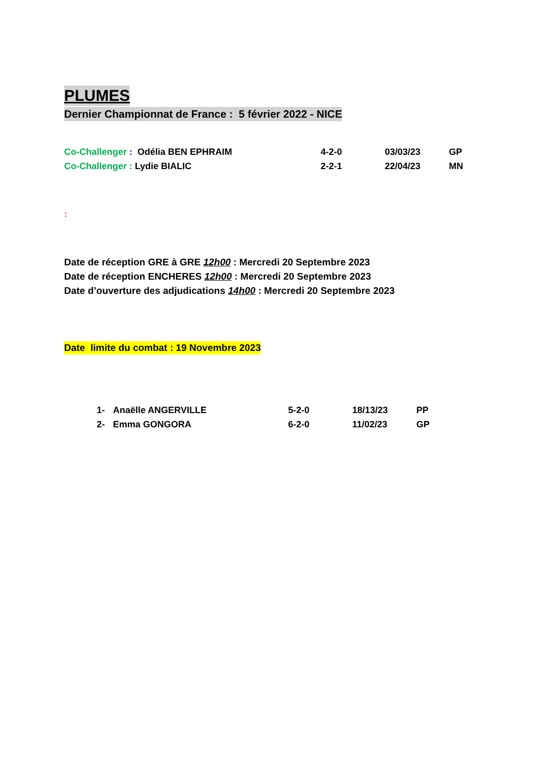PLUMES
Dernier Championnat de France : 5 février 2022 - NICE
Co-Challenger : Odélia BEN EPHRAIM 4-2-0 03/03/23 GP
Co-Challenger : Lydie BIALIC 2-2-1 22/04/23 MN
:
Date de réception GRE à GRE 12h00 : Mercredi 20 Septembre 2023
Date de réception ENCHERES 12h00 : Mercredi 20 Septembre 2023
Date d’ouverture des adjudications 14h00 : Mercredi 20 Septembre 2023
Date limite du combat : 19 Novembre 2023
1- Anaëlle ANGERVILLE 5-2-0 18/13/23 PP
2- Emma GONGORA 6-2-0 11/02/23 GP